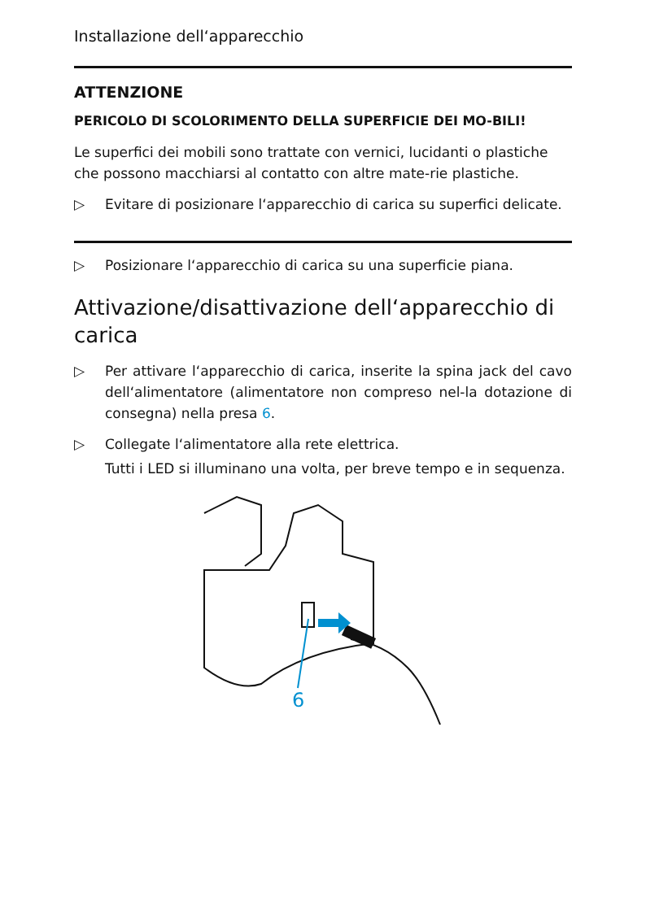Installazione dell‘apparecchio
ATTENZIONE
PERICOLO DI SCOLORIMENTO DELLA SUPERFICIE DEI MO-BILI!
Le superfici dei mobili sono trattate con vernici, lucidanti o plastiche che possono macchiarsi al contatto con altre mate-rie plastiche.
▷ Evitare di posizionare l‘apparecchio di carica su superfici delicate.
▷ Posizionare l‘apparecchio di carica su una superficie piana.
Attivazione/disattivazione dell‘apparecchio di carica
▷ Per attivare l‘apparecchio di carica, inserite la spina jack del cavo dell‘alimentatore (alimentatore non compreso nel-la dotazione di consegna) nella presa 6.
▷ Collegate l‘alimentatore alla rete elettrica.
Tutti i LED si illuminano una volta, per breve tempo e in sequenza.
6